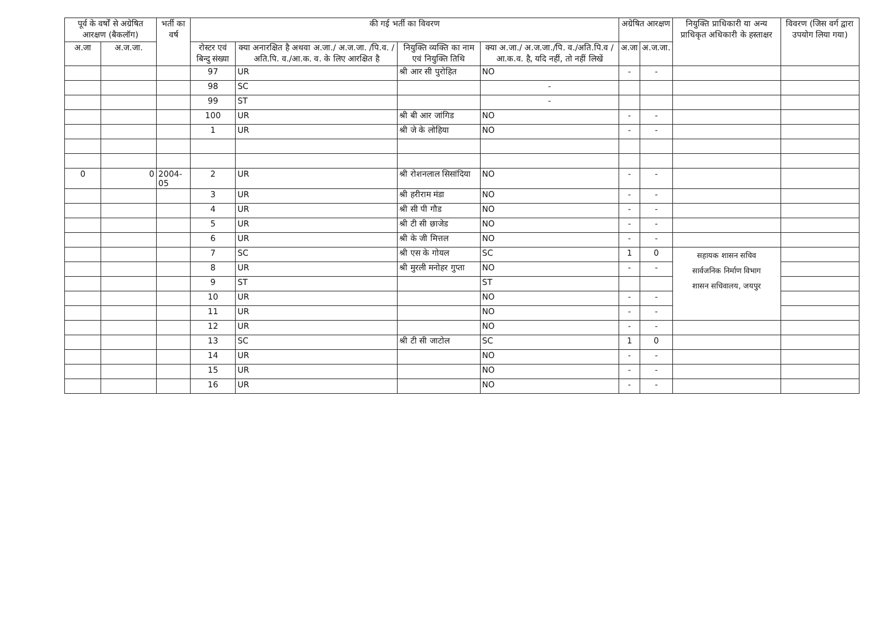| पूर्व के वर्षों से अग्रेषित आरक्षण (बैकलॉग) | | भर्ती का वर्ष | की गई भर्ती का विवरण | | | | अग्रेषित आरक्षण | | नियुक्ति प्राधिकारी या अन्य प्राधिकृत अधिकारी के हस्ताक्षर | विवरण (जिस वर्ग द्वारा उपयोग लिया गया) |
| --- | --- | --- | --- | --- | --- | --- | --- | --- | --- | --- |
| अ.जा | अ.ज.जा. | | रोस्टर एवं बिन्दु संख्या | क्या अनारक्षित है अथवा अ.जा./ अ.ज.जा. /पि.व. /अति.पि. व./आ.क. व. के लिए आरक्षित है | नियुक्ति व्यक्ति का नाम एवं नियुक्ति तिथि | क्या अ.जा./ अ.ज.जा./पि. व./अति.पि.व /आ.क.व. है, यदि नहीं, तो नहीं लिखें | अ.जा | अ.ज.जा. | | |
| | | | 97 | UR | श्री आर सी पुरोहित | NO | - | - | | |
| | | | 98 | SC | | - | | | | |
| | | | 99 | ST | | - | | | | |
| | | | 100 | UR | श्री बी आर जांगिड | NO | - | - | | |
| | | | 1 | UR | श्री जे के लोहिया | NO | - | - | | |
| 0 | 0 | 2004-05 | 2 | UR | श्री रोशनलाल सिसांदिया | NO | - | - | | |
| | | | 3 | UR | श्री हरीराम मंडा | NO | - | - | | |
| | | | 4 | UR | श्री सी पी गौड | NO | - | - | | |
| | | | 5 | UR | श्री टी सी छाजेड | NO | - | - | | |
| | | | 6 | UR | श्री के जी मित्तल | NO | - | - | | |
| | | | 7 | SC | श्री एस के गोयल | SC | 1 | 0 | सहायक शासन सचिव सार्वजनिक निर्माण विभाग शासन सचिवालय, जयपुर | |
| | | | 8 | UR | श्री मुरली मनोहर गुप्ता | NO | - | - | | |
| | | | 9 | ST | | ST | | | | |
| | | | 10 | UR | | NO | - | - | | |
| | | | 11 | UR | | NO | - | - | | |
| | | | 12 | UR | | NO | - | - | | |
| | | | 13 | SC | श्री टी सी जाटोल | SC | 1 | 0 | | |
| | | | 14 | UR | | NO | - | - | | |
| | | | 15 | UR | | NO | - | - | | |
| | | | 16 | UR | | NO | - | - | | |